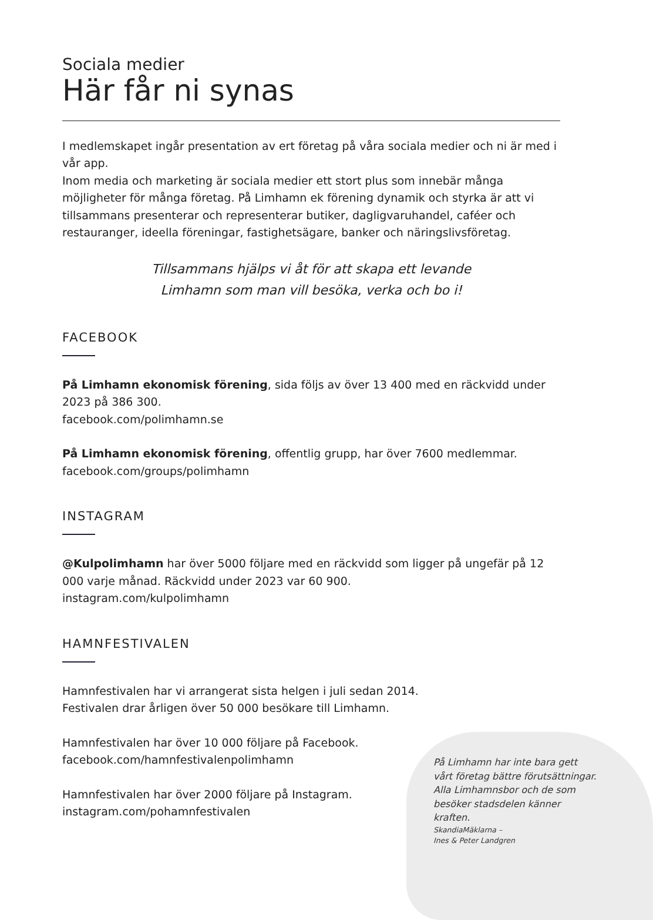Sociala medier
Här får ni synas
I medlemskapet ingår presentation av ert företag på våra sociala medier och ni är med i vår app.
Inom media och marketing är sociala medier ett stort plus som innebär många möjligheter för många företag. På Limhamn ek förening dynamik och styrka är att vi tillsammans presenterar och representerar butiker, dagligvaruhandel, caféer och restauranger, ideella föreningar, fastighetsägare, banker och näringslivsföretag.
Tillsammans hjälps vi åt för att skapa ett levande
Limhamn som man vill besöka, verka och bo i!
FACEBOOK
På Limhamn ekonomisk förening, sida följs av över 13 400 med en räckvidd under 2023 på 386 300.
facebook.com/polimhamn.se
På Limhamn ekonomisk förening, offentlig grupp, har över 7600 medlemmar.
facebook.com/groups/polimhamn
INSTAGRAM
@Kulpolimhamn har över 5000 följare med en räckvidd som ligger på ungefär på 12 000 varje månad. Räckvidd under 2023 var 60 900.
instagram.com/kulpolimhamn
HAMNFESTIVALEN
Hamnfestivalen har vi arrangerat sista helgen i juli sedan 2014.
Festivalen drar årligen över 50 000 besökare till Limhamn.
Hamnfestivalen har över 10 000 följare på Facebook.
facebook.com/hamnfestivalenpolimhamn
Hamnfestivalen har över 2000 följare på Instagram.
instagram.com/pohamnfestivalen
På Limhamn har inte bara gett vårt företag bättre förutsättningar. Alla Limhamnsbor och de som besöker stadsdelen känner kraften.
SkandiaMäklarna –
Ines & Peter Landgren